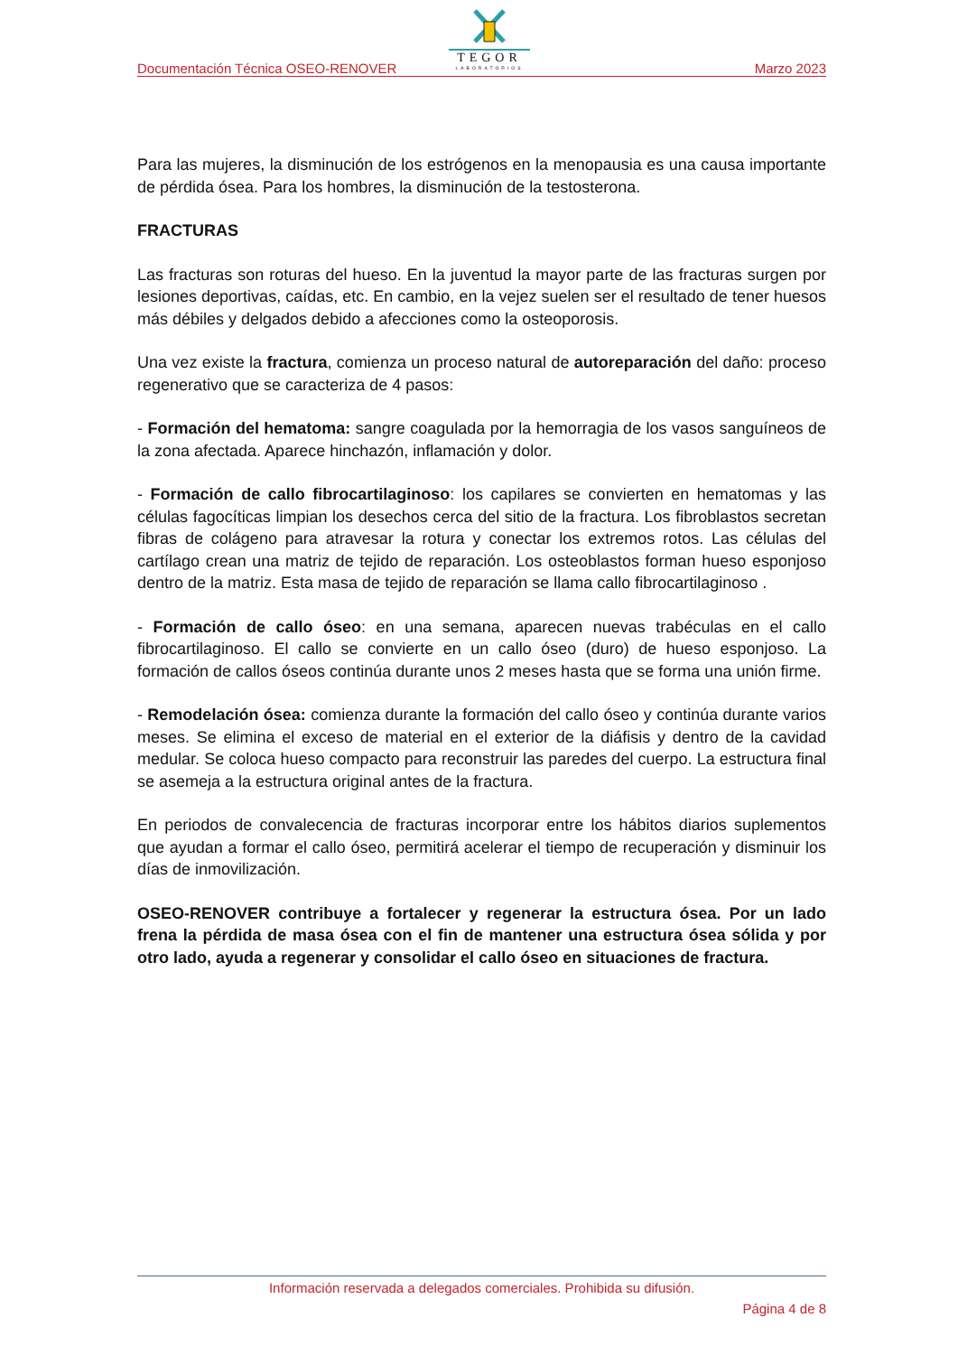TEGOR
LABORATORIOS
Documentación Técnica OSEO-RENOVER Marzo 2023
Para las mujeres, la disminución de los estrógenos en la menopausia es una causa importante de pérdida ósea. Para los hombres, la disminución de la testosterona.
FRACTURAS
Las fracturas son roturas del hueso. En la juventud la mayor parte de las fracturas surgen por lesiones deportivas, caídas, etc. En cambio, en la vejez suelen ser el resultado de tener huesos más débiles y delgados debido a afecciones como la osteoporosis.
Una vez existe la fractura, comienza un proceso natural de autoreparación del daño: proceso regenerativo que se caracteriza de 4 pasos:
- Formación del hematoma: sangre coagulada por la hemorragia de los vasos sanguíneos de la zona afectada. Aparece hinchazón, inflamación y dolor.
- Formación de callo fibrocartilaginoso: los capilares se convierten en hematomas y las células fagocíticas limpian los desechos cerca del sitio de la fractura. Los fibroblastos secretan fibras de colágeno para atravesar la rotura y conectar los extremos rotos. Las células del cartílago crean una matriz de tejido de reparación. Los osteoblastos forman hueso esponjoso dentro de la matriz. Esta masa de tejido de reparación se llama callo fibrocartilaginoso .
- Formación de callo óseo: en una semana, aparecen nuevas trabéculas en el callo fibrocartilaginoso. El callo se convierte en un callo óseo (duro) de hueso esponjoso. La formación de callos óseos continúa durante unos 2 meses hasta que se forma una unión firme.
- Remodelación ósea: comienza durante la formación del callo óseo y continúa durante varios meses. Se elimina el exceso de material en el exterior de la diáfisis y dentro de la cavidad medular. Se coloca hueso compacto para reconstruir las paredes del cuerpo. La estructura final se asemeja a la estructura original antes de la fractura.
En periodos de convalecencia de fracturas incorporar entre los hábitos diarios suplementos que ayudan a formar el callo óseo, permitirá acelerar el tiempo de recuperación y disminuir los días de inmovilización.
OSEO-RENOVER contribuye a fortalecer y regenerar la estructura ósea. Por un lado frena la pérdida de masa ósea con el fin de mantener una estructura ósea sólida y por otro lado, ayuda a regenerar y consolidar el callo óseo en situaciones de fractura.
Información reservada a delegados comerciales. Prohibida su difusión.
Página 4 de 8